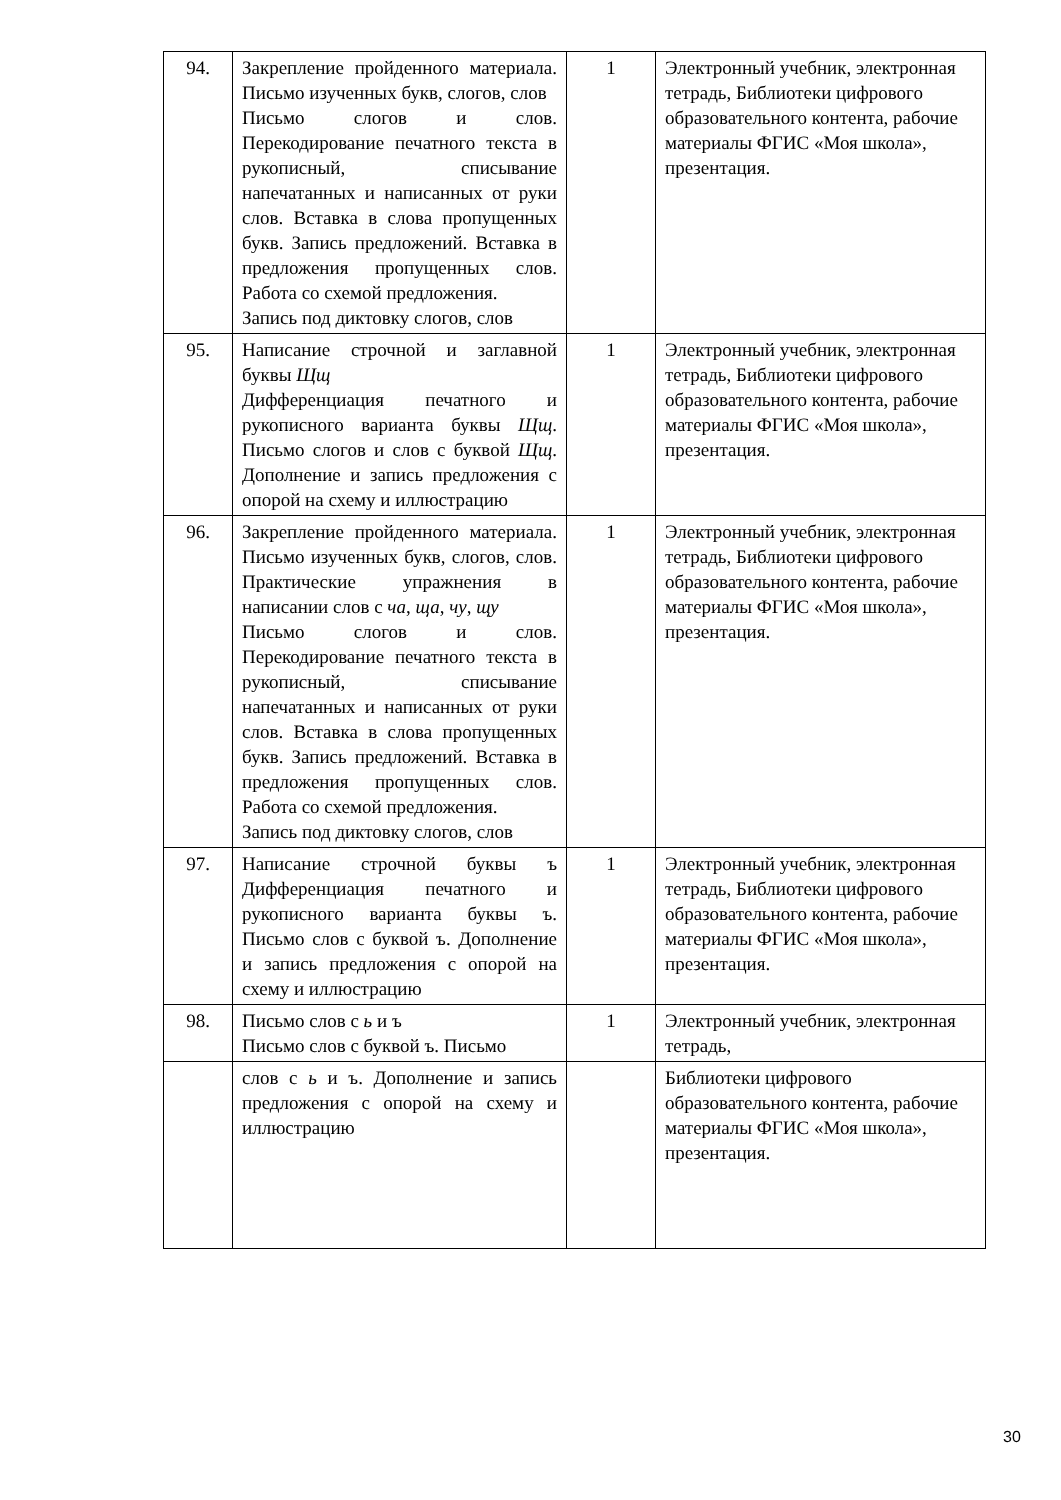| 94. | Закрепление пройденного материала. Письмо изученных букв, слогов, слов Письмо слогов и слов. Перекодирование печатного текста в рукописный, списывание напечатанных и написанных от руки слов. Вставка в слова пропущенных букв. Запись предложений. Вставка в предложения пропущенных слов. Работа со схемой предложения. Запись под диктовку слогов, слов | 1 | Электронный учебник, электронная тетрадь, Библиотеки цифрового образовательного контента, рабочие материалы ФГИС «Моя школа», презентация. |
| 95. | Написание строчной и заглавной буквы Щщ Дифференциация печатного и рукописного варианта буквы Щщ . Письмо слогов и слов с буквой Щщ . Дополнение и запись предложения с опорой на схему и иллюстрацию | 1 | Электронный учебник, электронная тетрадь, Библиотеки цифрового образовательного контента, рабочие материалы ФГИС «Моя школа», презентация. |
| 96. | Закрепление пройденного материала. Письмо изученных букв, слогов, слов. Практические упражнения в написании слов с ча , ща , чу , щу Письмо слогов и слов. Перекодирование печатного текста в рукописный, списывание напечатанных и написанных от руки слов. Вставка в слова пропущенных букв. Запись предложений. Вставка в предложения пропущенных слов. Работа со схемой предложения. Запись под диктовку слогов, слов | 1 | Электронный учебник, электронная тетрадь, Библиотеки цифрового образовательного контента, рабочие материалы ФГИС «Моя школа», презентация. |
| 97. | Написание строчной буквы ъ Дифференциация печатного и рукописного варианта буквы ъ. Письмо слов с буквой ъ. Дополнение и запись предложения с опорой на схему и иллюстрацию | 1 | Электронный учебник, электронная тетрадь, Библиотеки цифрового образовательного контента, рабочие материалы ФГИС «Моя школа», презентация. |
| 98. | Письмо слов с ь и ъ Письмо слов с буквой ъ. Письмо | 1 | Электронный учебник, электронная тетрадь, |
| | слов с ь и ъ. Дополнение и запись предложения с опорой на схему и иллюстрацию | | Библиотеки цифрового образовательного контента, рабочие материалы ФГИС «Моя школа», презентация. |
30